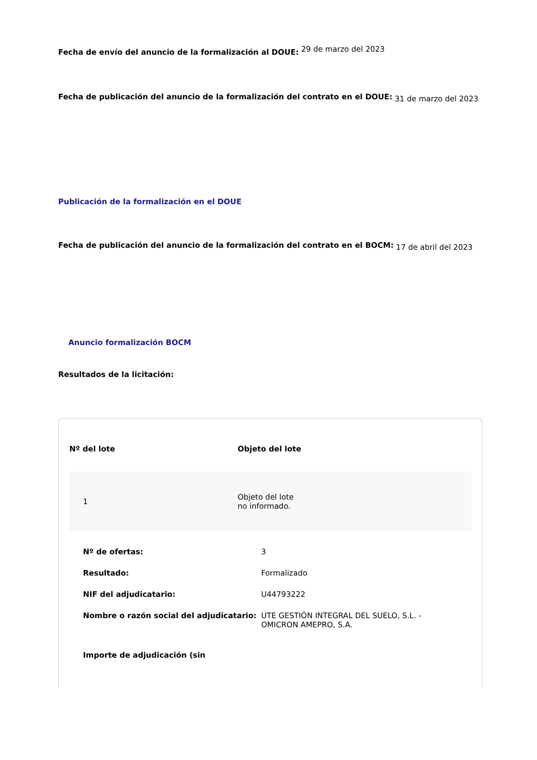Fecha de envío del anuncio de la formalización al DOUE: <sup>29 de marzo del 2023</sup>
Fecha de publicación del anuncio de la formalización del contrato en el DOUE: <sub>31 de marzo del 2023</sub>
Publicación de la formalización en el DOUE
Fecha de publicación del anuncio de la formalización del contrato en el BOCM: <sub>17 de abril del 2023</sub>
Anuncio formalización BOCM
Resultados de la licitación:
| Nº del lote | Objeto del lote |
| --- | --- |
| 1 | Objeto del lote no informado. |
| Nº de ofertas: | 3 |
| Resultado: | Formalizado |
| NIF del adjudicatario: | U44793222 |
| Nombre o razón social del adjudicatario: | UTE GESTIÓN INTEGRAL DEL SUELO, S.L. - OMICRON AMEPRO, S.A. |
| Importe de adjudicación (sin | |